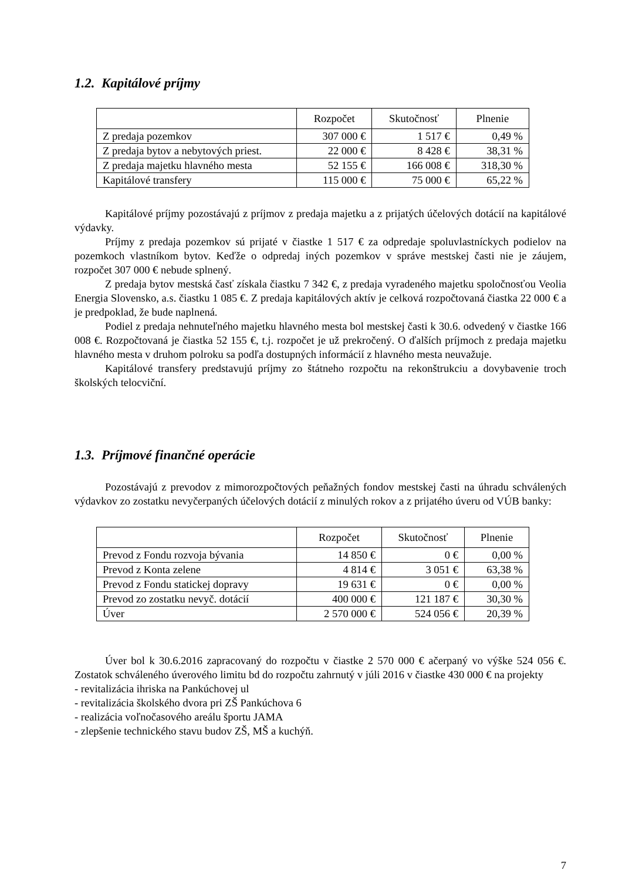1.2. Kapitálové príjmy
| | Rozpočet | Skutočnosť | Plnenie |
| --- | --- | --- | --- |
| Z predaja pozemkov | 307 000 € | 1 517 € | 0,49 % |
| Z predaja bytov a nebytových priest. | 22 000 € | 8 428 € | 38,31 % |
| Z predaja majetku hlavného mesta | 52 155 € | 166 008 € | 318,30 % |
| Kapitálové transfery | 115 000 € | 75 000 € | 65,22 % |
Kapitálové príjmy pozostávajú z príjmov z predaja majetku a z prijatých účelových dotácií na kapitálové výdavky.
Príjmy z predaja pozemkov sú prijaté v čiastke 1 517 € za odpredaje spoluvlastníckych podielov na pozemkoch vlastníkom bytov. Keďže o odpredaj iných pozemkov v správe mestskej časti nie je záujem, rozpočet 307 000 € nebude splnený.
Z predaja bytov mestská časť získala čiastku 7 342 €, z predaja vyradeného majetku spoločnosťou Veolia Energia Slovensko, a.s. čiastku 1 085 €. Z predaja kapitálových aktív je celková rozpočtovaná čiastka 22 000 € a je predpoklad, že bude naplnená.
Podiel z predaja nehnuteľného majetku hlavného mesta bol mestskej časti k 30.6. odvedený v čiastke 166 008 €. Rozpočtovaná je čiastka 52 155 €, t.j. rozpočet je už prekročený. O ďalších príjmoch z predaja majetku hlavného mesta v druhom polroku sa podľa dostupných informácií z hlavného mesta neuvažuje.
Kapitálové transfery predstavujú príjmy zo štátneho rozpočtu na rekonštrukciu a dovybavenie troch školských telocviční.
1.3. Príjmové finančné operácie
Pozostávajú z prevodov z mimorozpočtových peňažných fondov mestskej časti na úhradu schválených výdavkov zo zostatku nevyčerpaných účelových dotácií z minulých rokov a z prijatého úveru od VÚB banky:
| | Rozpočet | Skutočnosť | Plnenie |
| --- | --- | --- | --- |
| Prevod z Fondu rozvoja bývania | 14 850 € | 0 € | 0,00 % |
| Prevod z Konta zelene | 4 814 € | 3 051 € | 63,38 % |
| Prevod z Fondu statickej dopravy | 19 631 € | 0 € | 0,00 % |
| Prevod zo zostatku nevyč. dotácií | 400 000 € | 121 187 € | 30,30 % |
| Úver | 2 570 000 € | 524 056 € | 20,39 % |
Úver bol k 30.6.2016 zapracovaný do rozpočtu v čiastke 2 570 000 € ačerpaný vo výške 524 056 €. Zostatok schváleného úverového limitu bd do rozpočtu zahrnutý v júli 2016 v čiastke 430 000 € na projekty
- revitalizácia ihriska na Pankúchovej ul
- revitalizácia školského dvora pri ZŠ Pankúchova 6
- realizácia voľnočasového areálu športu JAMA
- zlepšenie technického stavu budov ZŠ, MŠ a kuchýň.
7